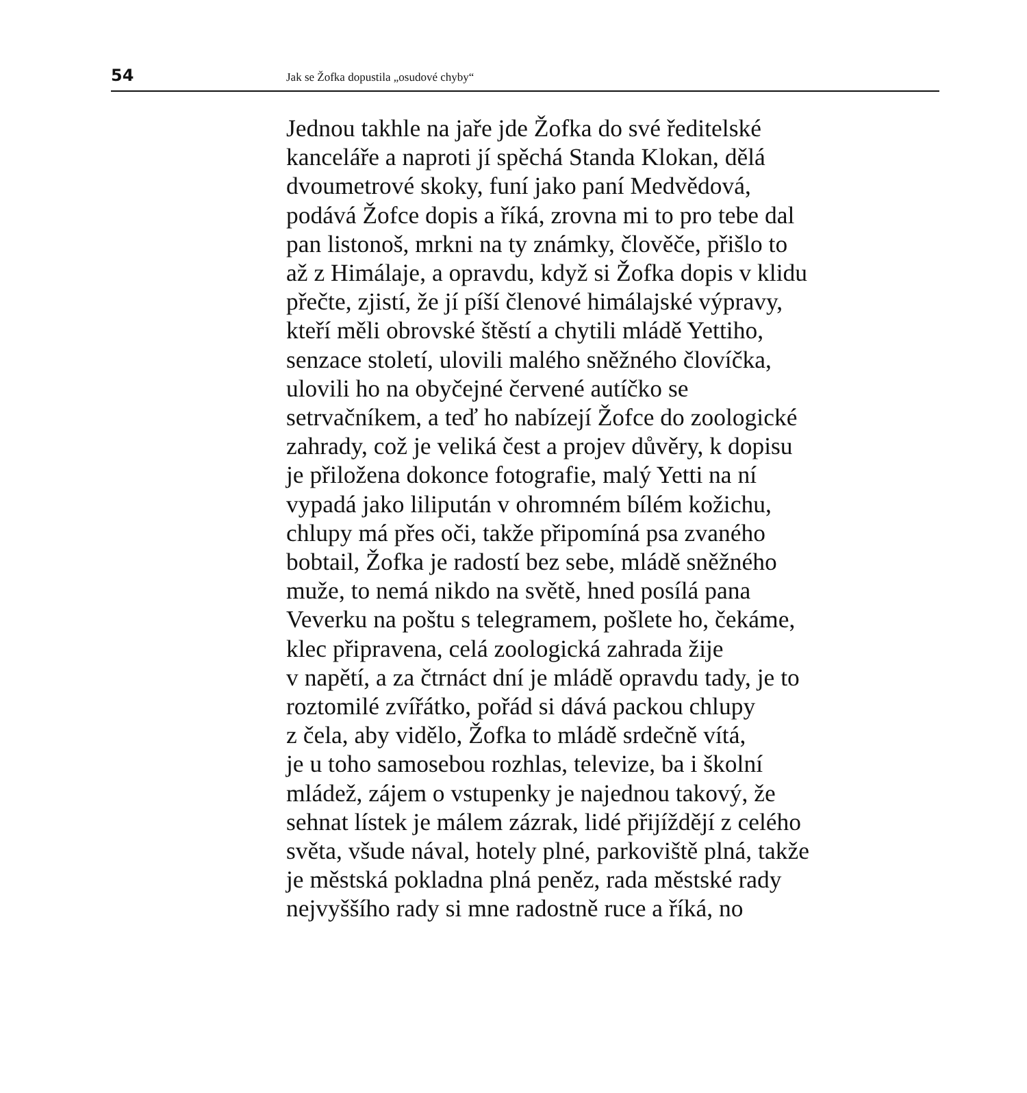54 Jak se Žofka dopustila „osudové chyby“
Jednou takhle na jaře jde Žofka do své ředitelské
kanceláře a naproti jí spěchá Standa Klokan, dělá
dvoumetrové skoky, funí jako paní Medvědová,
podává Žofce dopis a říká, zrovna mi to pro tebe dal
pan listonoš, mrkni na ty známky, člověče, přišlo to
až z Himálaje, a opravdu, když si Žofka dopis v klidu
přečte, zjistí, že jí píší členové himálajské výpravy,
kteří měli obrovské štěstí a chytili mládě Yettiho,
senzace století, ulovili malého sněžného človíčka,
ulovili ho na obyčejné červené autíčko se
setrvačníkem, a teď ho nabízejí Žofce do zoologické
zahrady, což je veliká čest a projev důvěry, k dopisu
je přiložena dokonce fotografie, malý Yetti na ní
vypadá jako lilipután v ohromném bílém kožichu,
chlupy má přes oči, takže připomíná psa zvaného
bobtail, Žofka je radostí bez sebe, mládě sněžného
muže, to nemá nikdo na světě, hned posílá pana
Veverku na poštu s telegramem, pošlete ho, čekáme,
klec připravena, celá zoologická zahrada žije
v napětí, a za čtrnáct dní je mládě opravdu tady, je to
roztomilé zvířátko, pořád si dává packou chlupy
z čela, aby vidělo, Žofka to mládě srdečně vítá,
je u toho samosebou rozhlas, televize, ba i školní
mládež, zájem o vstupenky je najednou takový, že
sehnat lístek je málem zázrak, lidé přijíždějí z celého
světa, všude nával, hotely plné, parkoviště plná, takže
je městská pokladna plná peněz, rada městské rady
nejvyššího rady si mne radostně ruce a říká, no